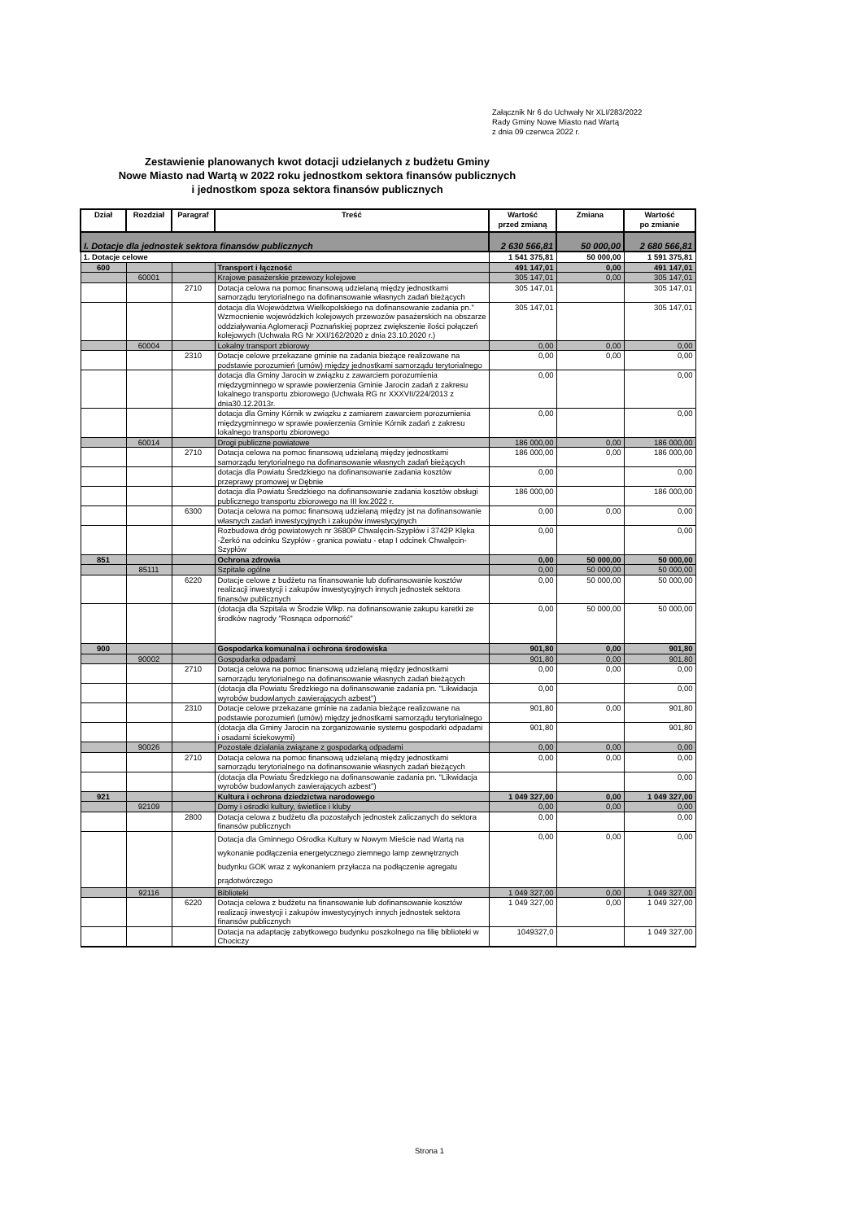Załącznik Nr 6 do Uchwały Nr XLI/283/2022
Rady Gminy Nowe Miasto nad Wartą
z dnia 09 czerwca 2022 r.
Zestawienie planowanych kwot dotacji udzielanych z budżetu Gminy
Nowe Miasto nad Wartą w 2022 roku jednostkom sektora finansów publicznych
i jednostkom spoza sektora finansów publicznych
| Dział | Rozdział | Paragraf | Treść | Wartość przed zmianą | Zmiana | Wartość po zmianie |
| --- | --- | --- | --- | --- | --- | --- |
| I. Dotacje dla jednostek sektora finansów publicznych | | | | 2 630 566,81 | 50 000,00 | 2 680 566,81 |
| 1. Dotacje celowe | | | | 1 541 375,81 | 50 000,00 | 1 591 375,81 |
| 600 | | | Transport i łączność | 491 147,01 | 0,00 | 491 147,01 |
| | 60001 | | Krajowe pasażerskie przewozy kolejowe | 305 147,01 | 0,00 | 305 147,01 |
| | | 2710 | Dotacja celowa na pomoc finansową udzielaną między jednostkami samorządu terytorialnego na dofinansowanie własnych zadań bieżących | 305 147,01 | | 305 147,01 |
| | | | dotacja dla Województwa Wielkopolskiego na dofinansowanie zadania pn." Wzmocnienie wojewódzkich kolejowych przewozów pasażerskich na obszarze oddziaływania Aglomeracji Poznańskiej poprzez zwiększenie ilości połączeń kolejowych (Uchwała RG Nr XXI/162/2020 z dnia 23.10.2020 r.) | 305 147,01 | | 305 147,01 |
| | 60004 | | Lokalny transport zbiorowy | 0,00 | 0,00 | 0,00 |
| | | 2310 | Dotacje celowe przekazane gminie na zadania bieżące realizowane na podstawie porozumień (umów) między jednostkami samorządu terytorialnego | 0,00 | 0,00 | 0,00 |
| | | | dotacja dla Gminy Jarocin w związku z zawarciem porozumienia międzygminnego w sprawie powierzenia Gminie Jarocin zadań z zakresu lokalnego transportu zbiorowego (Uchwała RG nr XXXVII/224/2013 z dnia30.12.2013r. | 0,00 | | 0,00 |
| | | | dotacja dla Gminy Kórnik w związku z zamiarem zawarciem porozumienia międzygminnego w sprawie powierzenia Gminie Kórnik zadań z zakresu lokalnego transportu zbiorowego | 0,00 | | 0,00 |
| | 60014 | | Drogi publiczne powiatowe | 186 000,00 | 0,00 | 186 000,00 |
| | | 2710 | Dotacja celowa na pomoc finansową udzielaną między jednostkami samorządu terytorialnego na dofinansowanie własnych zadań bieżących | 186 000,00 | 0,00 | 186 000,00 |
| | | | dotacja dla Powiatu Średzkiego na dofinansowanie zadania kosztów przeprawy promowej w Dębnie | 0,00 | | 0,00 |
| | | | dotacja dla Powiatu Średzkiego na dofinansowanie zadania kosztów obsługi publicznego transportu zbiorowego na III kw.2022 r. | 186 000,00 | | 186 000,00 |
| | | 6300 | Dotacja celowa na pomoc finansową udzielaną między jst na dofinansowanie własnych zadań inwestycyjnych i zakupów inwestycyjnych | 0,00 | 0,00 | 0,00 |
| | | | Rozbudowa dróg powiatowych nr 3680P Chwalęcin-Szypłów i 3742P Klęka -Żerkó na odcinku Szypłów - granica powiatu - etap I odcinek Chwalęcin-Szypłów | 0,00 | | 0,00 |
| 851 | | | Ochrona zdrowia | 0,00 | 50 000,00 | 50 000,00 |
| | 85111 | | Szpitale ogólne | 0,00 | 50 000,00 | 50 000,00 |
| | | 6220 | Dotacje celowe z budżetu na finansowanie lub dofinansowanie kosztów realizacji inwestycji i zakupów inwestycyjnych innych jednostek sektora finansów publicznych | 0,00 | 50 000,00 | 50 000,00 |
| | | | (dotacja dla Szpitala w Środzie Wlkp. na dofinansowanie zakupu karetki ze środków nagrody "Rosnąca odporność" | 0,00 | 50 000,00 | 50 000,00 |
| 900 | | | Gospodarka komunalna i ochrona środowiska | 901,80 | 0,00 | 901,80 |
| | 90002 | | Gospodarka odpadami | 901,80 | 0,00 | 901,80 |
| | | 2710 | Dotacja celowa na pomoc finansową udzielaną między jednostkami samorządu terytorialnego na dofinansowanie własnych zadań bieżących | 0,00 | 0,00 | 0,00 |
| | | | (dotacja dla Powiatu Średzkiego na dofinansowanie zadania pn. "Likwidacja wyrobów budowlanych zawierających azbest") | 0,00 | | 0,00 |
| | | 2310 | Dotacje celowe przekazane gminie na zadania bieżące realizowane na podstawie porozumień (umów) między jednostkami samorządu terytorialnego | 901,80 | 0,00 | 901,80 |
| | | | (dotacja dla Gminy Jarocin na zorganizowanie systemu gospodarki odpadami i osadami ściekowymi) | 901,80 | | 901,80 |
| | 90026 | | Pozostałe działania związane z gospodarką odpadami | 0,00 | 0,00 | 0,00 |
| | | 2710 | Dotacja celowa na pomoc finansową udzielaną między jednostkami samorządu terytorialnego na dofinansowanie własnych zadań bieżących | 0,00 | 0,00 | 0,00 |
| | | | (dotacja dla Powiatu Średzkiego na dofinansowanie zadania pn. "Likwidacja wyrobów budowlanych zawierających azbest") | | | 0,00 |
| 921 | | | Kultura i ochrona dziedzictwa narodowego | 1 049 327,00 | 0,00 | 1 049 327,00 |
| | 92109 | | Domy i ośrodki kultury, świetlice i kluby | 0,00 | 0,00 | 0,00 |
| | | 2800 | Dotacja celowa z budżetu dla pozostałych jednostek zaliczanych do sektora finansów publicznych | 0,00 | | 0,00 |
| | | | Dotacja dla Gminnego Ośrodka Kultury w Nowym Mieście nad Wartą na wykonanie podłączenia energetycznego ziemnego lamp zewnętrznych budynku GOK wraz z wykonaniem przyłacza na podłączenie agregatu prądotwórczego | 0,00 | 0,00 | 0,00 |
| | 92116 | | Biblioteki | 1 049 327,00 | 0,00 | 1 049 327,00 |
| | | 6220 | Dotacja celowa z budżetu na finansowanie lub dofinansowanie kosztów realizacji inwestycji i zakupów inwestycyjnych innych jednostek sektora finansów publicznych | 1 049 327,00 | 0,00 | 1 049 327,00 |
| | | | Dotacja na adaptację zabytkowego budynku poszkolnego na filię biblioteki w Chociczy | 1049327,0 | | 1 049 327,00 |
Strona 1